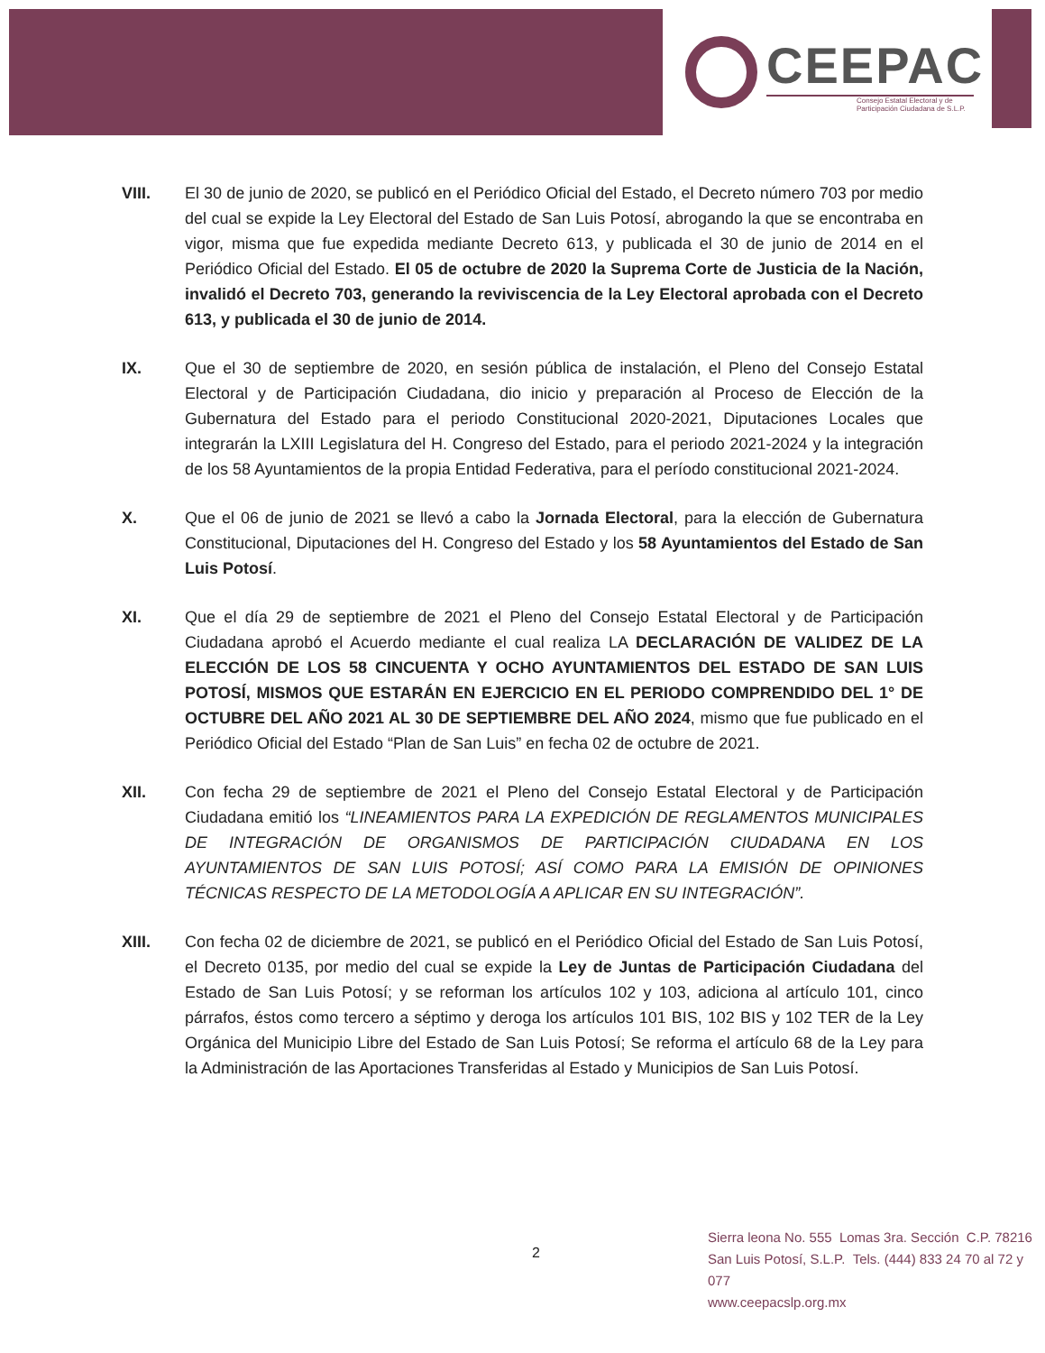CEEPAC
Consejo Estatal Electoral y de Participación Ciudadana de S.L.P.
VIII. El 30 de junio de 2020, se publicó en el Periódico Oficial del Estado, el Decreto número 703 por medio del cual se expide la Ley Electoral del Estado de San Luis Potosí, abrogando la que se encontraba en vigor, misma que fue expedida mediante Decreto 613, y publicada el 30 de junio de 2014 en el Periódico Oficial del Estado. El 05 de octubre de 2020 la Suprema Corte de Justicia de la Nación, invalidó el Decreto 703, generando la reviviscencia de la Ley Electoral aprobada con el Decreto 613, y publicada el 30 de junio de 2014.
IX. Que el 30 de septiembre de 2020, en sesión pública de instalación, el Pleno del Consejo Estatal Electoral y de Participación Ciudadana, dio inicio y preparación al Proceso de Elección de la Gubernatura del Estado para el periodo Constitucional 2020-2021, Diputaciones Locales que integrarán la LXIII Legislatura del H. Congreso del Estado, para el periodo 2021-2024 y la integración de los 58 Ayuntamientos de la propia Entidad Federativa, para el período constitucional 2021-2024.
X. Que el 06 de junio de 2021 se llevó a cabo la Jornada Electoral, para la elección de Gubernatura Constitucional, Diputaciones del H. Congreso del Estado y los 58 Ayuntamientos del Estado de San Luis Potosí.
XI. Que el día 29 de septiembre de 2021 el Pleno del Consejo Estatal Electoral y de Participación Ciudadana aprobó el Acuerdo mediante el cual realiza LA DECLARACIÓN DE VALIDEZ DE LA ELECCIÓN DE LOS 58 CINCUENTA Y OCHO AYUNTAMIENTOS DEL ESTADO DE SAN LUIS POTOSÍ, MISMOS QUE ESTARÁN EN EJERCICIO EN EL PERIODO COMPRENDIDO DEL 1° DE OCTUBRE DEL AÑO 2021 AL 30 DE SEPTIEMBRE DEL AÑO 2024, mismo que fue publicado en el Periódico Oficial del Estado “Plan de San Luis” en fecha 02 de octubre de 2021.
XII. Con fecha 29 de septiembre de 2021 el Pleno del Consejo Estatal Electoral y de Participación Ciudadana emitió los “LINEAMIENTOS PARA LA EXPEDICIÓN DE REGLAMENTOS MUNICIPALES DE INTEGRACIÓN DE ORGANISMOS DE PARTICIPACIÓN CIUDADANA EN LOS AYUNTAMIENTOS DE SAN LUIS POTOSÍ; ASÍ COMO PARA LA EMISIÓN DE OPINIONES TÉCNICAS RESPECTO DE LA METODOLOGÍA A APLICAR EN SU INTEGRACIÓN”.
XIII. Con fecha 02 de diciembre de 2021, se publicó en el Periódico Oficial del Estado de San Luis Potosí, el Decreto 0135, por medio del cual se expide la Ley de Juntas de Participación Ciudadana del Estado de San Luis Potosí; y se reforman los artículos 102 y 103, adiciona al artículo 101, cinco párrafos, éstos como tercero a séptimo y deroga los artículos 101 BIS, 102 BIS y 102 TER de la Ley Orgánica del Municipio Libre del Estado de San Luis Potosí; Se reforma el artículo 68 de la Ley para la Administración de las Aportaciones Transferidas al Estado y Municipios de San Luis Potosí.
2
Sierra leona No. 555 Lomas 3ra. Sección C.P. 78216
San Luis Potosí, S.L.P. Tels. (444) 833 24 70 al 72 y 077
www.ceepacslp.org.mx